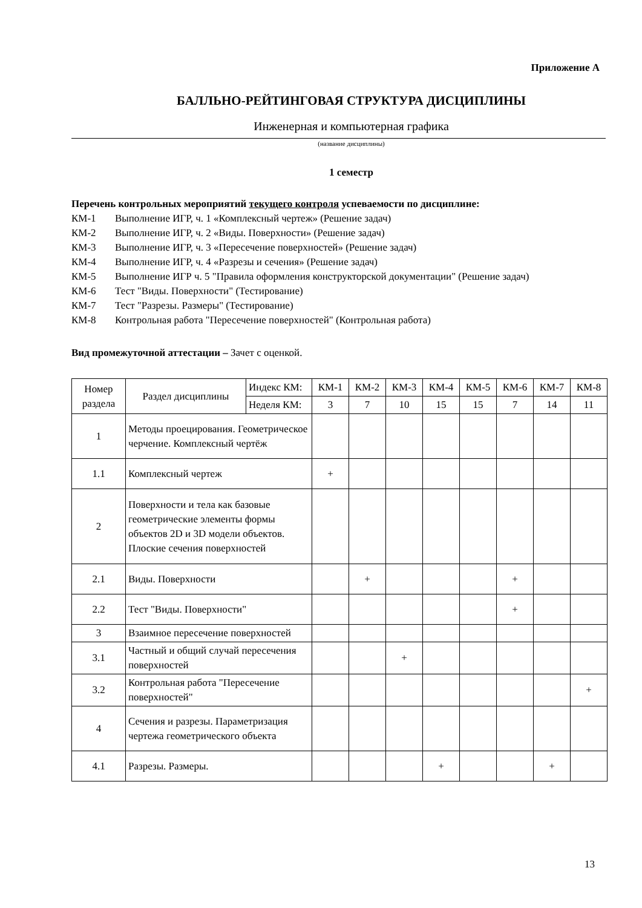Приложение А
БАЛЛЬНО-РЕЙТИНГОВАЯ СТРУКТУРА ДИСЦИПЛИНЫ
Инженерная и компьютерная графика
(название дисциплины)
1 семестр
Перечень контрольных мероприятий текущего контроля успеваемости по дисциплине:
КМ-1 Выполнение ИГР, ч. 1 «Комплексный чертеж» (Решение задач)
КМ-2 Выполнение ИГР, ч. 2 «Виды. Поверхности» (Решение задач)
КМ-3 Выполнение ИГР, ч. 3 «Пересечение поверхностей» (Решение задач)
КМ-4 Выполнение ИГР, ч. 4 «Разрезы и сечения» (Решение задач)
КМ-5 Выполнение ИГР ч. 5 "Правила оформления конструкторской документации" (Решение задач)
КМ-6 Тест "Виды. Поверхности" (Тестирование)
КМ-7 Тест "Разрезы. Размеры" (Тестирование)
КМ-8 Контрольная работа "Пересечение поверхностей" (Контрольная работа)
Вид промежуточной аттестации – Зачет с оценкой.
| Номер раздела | Раздел дисциплины | Индекс КМ: | КМ-1 | КМ-2 | КМ-3 | КМ-4 | КМ-5 | КМ-6 | КМ-7 | КМ-8 |
| --- | --- | --- | --- | --- | --- | --- | --- | --- | --- | --- |
| | | Неделя КМ: | 3 | 7 | 10 | 15 | 15 | 7 | 14 | 11 |
| 1 | Методы проецирования. Геометрическое черчение. Комплексный чертёж | | | | | | | | | |
| 1.1 | Комплексный чертеж | | + | | | | | | | |
| 2 | Поверхности и тела как базовые геометрические элементы формы объектов 2D и 3D модели объектов. Плоские сечения поверхностей | | | | | | | | | |
| 2.1 | Виды. Поверхности | | | + | | | | + | | |
| 2.2 | Тест "Виды. Поверхности" | | | | | | | + | | |
| 3 | Взаимное пересечение поверхностей | | | | | | | | | |
| 3.1 | Частный и общий случай пересечения поверхностей | | | | + | | | | | |
| 3.2 | Контрольная работа "Пересечение поверхностей" | | | | | | | | | + |
| 4 | Сечения и разрезы. Параметризация чертежа геометрического объекта | | | | | | | | | |
| 4.1 | Разрезы. Размеры. | | | | | + | | | + | |
13